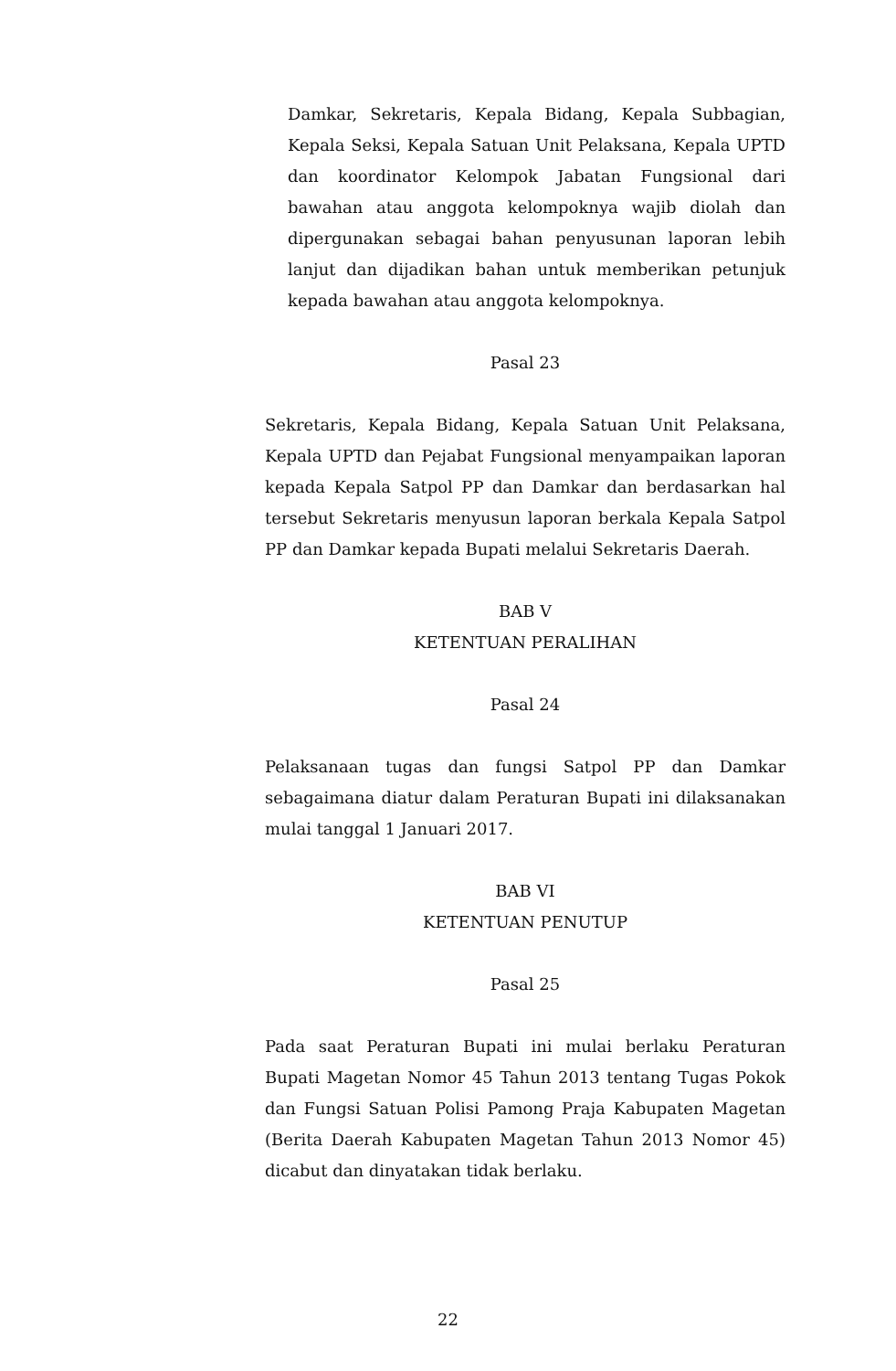Damkar, Sekretaris, Kepala Bidang, Kepala Subbagian, Kepala Seksi, Kepala Satuan Unit Pelaksana, Kepala UPTD dan koordinator Kelompok Jabatan Fungsional dari bawahan atau anggota kelompoknya wajib diolah dan dipergunakan sebagai bahan penyusunan laporan lebih lanjut dan dijadikan bahan untuk memberikan petunjuk kepada bawahan atau anggota kelompoknya.
Pasal 23
Sekretaris, Kepala Bidang, Kepala Satuan Unit Pelaksana, Kepala UPTD dan Pejabat Fungsional menyampaikan laporan kepada Kepala Satpol PP dan Damkar dan berdasarkan hal tersebut Sekretaris menyusun laporan berkala Kepala Satpol PP dan Damkar kepada Bupati melalui Sekretaris Daerah.
BAB V
KETENTUAN PERALIHAN
Pasal 24
Pelaksanaan tugas dan fungsi Satpol PP dan Damkar sebagaimana diatur dalam Peraturan Bupati ini dilaksanakan mulai tanggal 1 Januari 2017.
BAB VI
KETENTUAN PENUTUP
Pasal 25
Pada saat Peraturan Bupati ini mulai berlaku Peraturan Bupati Magetan Nomor 45 Tahun 2013 tentang Tugas Pokok dan Fungsi Satuan Polisi Pamong Praja Kabupaten Magetan (Berita Daerah Kabupaten Magetan Tahun 2013 Nomor 45) dicabut dan dinyatakan tidak berlaku.
22